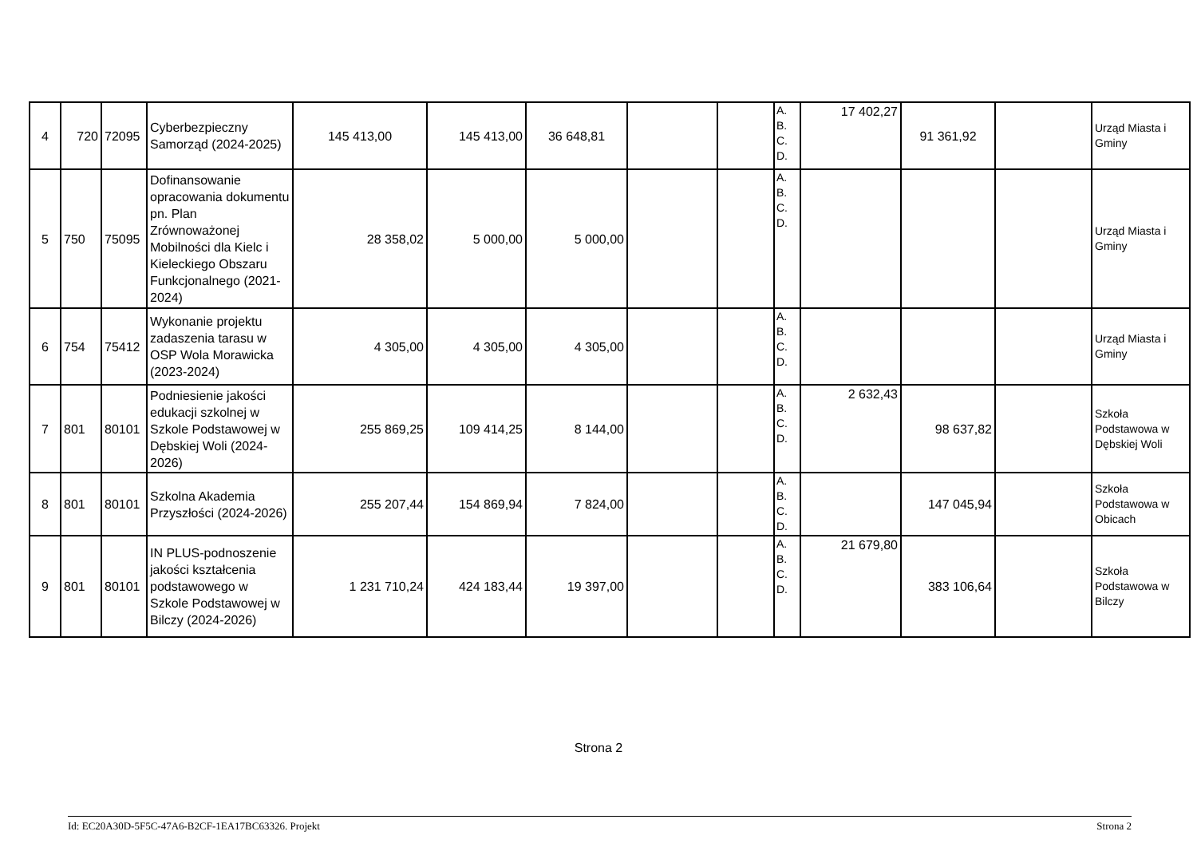| 4 | 720 | 72095 | Cyberbezpieczny Samorząd (2024-2025) | 145 413,00 | 145 413,00 | 36 648,81 | | | A. B. C. D. | 17 402,27 | 91 361,92 | | Urząd Miasta i Gminy |
| 5 | 750 | 75095 | Dofinansowanie opracowania dokumentu pn. Plan Zrównoważonej Mobilności dla Kielc i Kieleckiego Obszaru Funkcjonalnego (2021-2024) | 28 358,02 | 5 000,00 | 5 000,00 | | | A. B. C. D. | | | | Urząd Miasta i Gminy |
| 6 | 754 | 75412 | Wykonanie projektu zadaszenia tarasu w OSP Wola Morawicka (2023-2024) | 4 305,00 | 4 305,00 | 4 305,00 | | | A. B. C. D. | | | | Urząd Miasta i Gminy |
| 7 | 801 | 80101 | Podniesienie jakości edukacji szkolnej w Szkole Podstawowej w Dębskiej Woli (2024-2026) | 255 869,25 | 109 414,25 | 8 144,00 | | | A. B. C. D. | 2 632,43 | 98 637,82 | | Szkoła Podstawowa w Dębskiej Woli |
| 8 | 801 | 80101 | Szkolna Akademia Przyszłości (2024-2026) | 255 207,44 | 154 869,94 | 7 824,00 | | | A. B. C. D. | | 147 045,94 | | Szkoła Podstawowa w Obicach |
| 9 | 801 | 80101 | IN PLUS-podnoszenie jakości kształcenia podstawowego w Szkole Podstawowej w Bilczy (2024-2026) | 1 231 710,24 | 424 183,44 | 19 397,00 | | | A. B. C. D. | 21 679,80 | 383 106,64 | | Szkoła Podstawowa w Bilczy |
Strona 2
Id: EC20A30D-5F5C-47A6-B2CF-1EA17BC63326. Projekt Strona 2